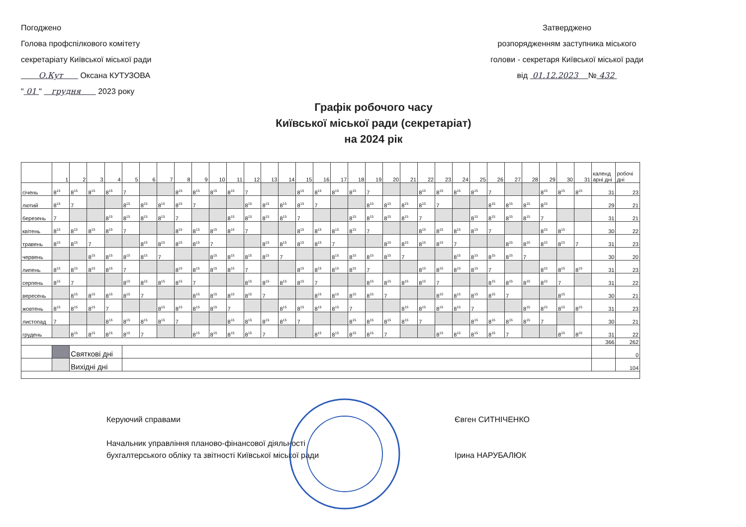Погоджено
Голова профспілкового комітету
секретаріату Київської міської ради
О.Кут Оксана КУТУЗОВА
" 01 " грудня 2023 року
Затверджено
розпорядженням заступника міського
голови - секретаря Київської міської ради
від 01.12.2023 № 432
Графік робочого часу
Київської міської ради (секретаріат)
на 2024 рік
| | 1 | 2 | 3 | 4 | 5 | 6 | 7 | 8 | 9 | 10 | 11 | 12 | 13 | 14 | 15 | 16 | 17 | 18 | 19 | 20 | 21 | 22 | 23 | 24 | 25 | 26 | 27 | 28 | 29 | 30 | 31 | календ арні дні | робочі дні |
| --- | --- | --- | --- | --- | --- | --- | --- | --- | --- | --- | --- | --- | --- | --- | --- | --- | --- | --- | --- | --- | --- | --- | --- | --- | --- | --- | --- | --- | --- | --- | --- | --- | --- |
| січень | 8<sup>15</sup> | 8<sup>15</sup> | 8<sup>15</sup> | 8<sup>15</sup> | 7 | | | 8<sup>15</sup> | 8<sup>15</sup> | 8<sup>15</sup> | 8<sup>15</sup> | 7 | | | 8<sup>15</sup> | 8<sup>15</sup> | 8<sup>15</sup> | 8<sup>15</sup> | 7 | | | 8<sup>15</sup> | 8<sup>15</sup> | 8<sup>15</sup> | 8<sup>15</sup> | 7 | | | 8<sup>15</sup> | 8<sup>15</sup> | 8<sup>15</sup> | 31 | 23 |
| лютий | 8<sup>15</sup> | 7 | | | 8<sup>15</sup> | 8<sup>15</sup> | 8<sup>15</sup> | 8<sup>15</sup> | 7 | | | 8<sup>15</sup> | 8<sup>15</sup> | 8<sup>15</sup> | 8<sup>15</sup> | 7 | | | 8<sup>15</sup> | 8<sup>15</sup> | 8<sup>15</sup> | 8<sup>15</sup> | 7 | | | 8<sup>15</sup> | 8<sup>15</sup> | 8<sup>15</sup> | 8<sup>15</sup> | | | 29 | 21 |
| березень | 7 | | | 8<sup>15</sup> | 8<sup>15</sup> | 8<sup>15</sup> | 8<sup>15</sup> | 7 | | | 8<sup>15</sup> | 8<sup>15</sup> | 8<sup>15</sup> | 8<sup>15</sup> | 7 | | | 8<sup>15</sup> | 8<sup>15</sup> | 8<sup>15</sup> | 8<sup>15</sup> | 7 | | | 8<sup>15</sup> | 8<sup>15</sup> | 8<sup>15</sup> | 8<sup>15</sup> | 7 | | | 31 | 21 |
| квітень | 8<sup>15</sup> | 8<sup>15</sup> | 8<sup>15</sup> | 8<sup>15</sup> | 7 | | | 8<sup>15</sup> | 8<sup>15</sup> | 8<sup>15</sup> | 8<sup>15</sup> | 7 | | | 8<sup>15</sup> | 8<sup>15</sup> | 8<sup>15</sup> | 8<sup>15</sup> | 7 | | | 8<sup>15</sup> | 8<sup>15</sup> | 8<sup>15</sup> | 8<sup>15</sup> | 7 | | | 8<sup>15</sup> | 8<sup>15</sup> | | 30 | 22 |
| травень | 8<sup>15</sup> | 8<sup>15</sup> | 7 | | | 8<sup>15</sup> | 8<sup>15</sup> | 8<sup>15</sup> | 8<sup>15</sup> | 7 | | | 8<sup>15</sup> | 8<sup>15</sup> | 8<sup>15</sup> | 8<sup>15</sup> | 7 | | | 8<sup>15</sup> | 8<sup>15</sup> | 8<sup>15</sup> | 8<sup>15</sup> | 7 | | | 8<sup>15</sup> | 8<sup>15</sup> | 8<sup>15</sup> | 8<sup>15</sup> | 7 | 31 | 23 |
| червень | | | 8<sup>15</sup> | 8<sup>15</sup> | 8<sup>15</sup> | 8<sup>15</sup> | 7 | | | 8<sup>15</sup> | 8<sup>15</sup> | 8<sup>15</sup> | 8<sup>15</sup> | 7 | | | 8<sup>15</sup> | 8<sup>15</sup> | 8<sup>15</sup> | 8<sup>15</sup> | 7 | | | 8<sup>15</sup> | 8<sup>15</sup> | 8<sup>15</sup> | 8<sup>15</sup> | 7 | | | | 30 | 20 |
| липень | 8<sup>15</sup> | 8<sup>15</sup> | 8<sup>15</sup> | 8<sup>15</sup> | 7 | | | 8<sup>15</sup> | 8<sup>15</sup> | 8<sup>15</sup> | 8<sup>15</sup> | 7 | | | 8<sup>15</sup> | 8<sup>15</sup> | 8<sup>15</sup> | 8<sup>15</sup> | 7 | | | 8<sup>15</sup> | 8<sup>15</sup> | 8<sup>15</sup> | 8<sup>15</sup> | 7 | | | 8<sup>15</sup> | 8<sup>15</sup> | 8<sup>15</sup> | 31 | 23 |
| серпень | 8<sup>15</sup> | 7 | | | 8<sup>15</sup> | 8<sup>15</sup> | 8<sup>15</sup> | 8<sup>15</sup> | 7 | | | 8<sup>15</sup> | 8<sup>15</sup> | 8<sup>15</sup> | 8<sup>15</sup> | 7 | | | 8<sup>15</sup> | 8<sup>15</sup> | 8<sup>15</sup> | 8<sup>15</sup> | 7 | | | 8<sup>15</sup> | 8<sup>15</sup> | 8<sup>15</sup> | 8<sup>15</sup> | 7 | | 31 | 22 |
| вересень | | 8<sup>15</sup> | 8<sup>15</sup> | 8<sup>15</sup> | 8<sup>15</sup> | 7 | | | 8<sup>15</sup> | 8<sup>15</sup> | 8<sup>15</sup> | 8<sup>15</sup> | 7 | | | 8<sup>15</sup> | 8<sup>15</sup> | 8<sup>15</sup> | 8<sup>15</sup> | 7 | | | 8<sup>15</sup> | 8<sup>15</sup> | 8<sup>15</sup> | 8<sup>15</sup> | 7 | | | 8<sup>15</sup> | | 30 | 21 |
| жовтень | 8<sup>15</sup> | 8<sup>15</sup> | 8<sup>15</sup> | 7 | | | 8<sup>15</sup> | 8<sup>15</sup> | 8<sup>15</sup> | 8<sup>15</sup> | 7 | | | 8<sup>15</sup> | 8<sup>15</sup> | 8<sup>15</sup> | 8<sup>15</sup> | 7 | | | 8<sup>15</sup> | 8<sup>15</sup> | 8<sup>15</sup> | 8<sup>15</sup> | 7 | | | 8<sup>15</sup> | 8<sup>15</sup> | 8<sup>15</sup> | 8<sup>15</sup> | 31 | 23 |
| листопад | 7 | | | 8<sup>15</sup> | 8<sup>15</sup> | 8<sup>15</sup> | 8<sup>15</sup> | 7 | | | 8<sup>15</sup> | 8<sup>15</sup> | 8<sup>15</sup> | 8<sup>15</sup> | 7 | | | 8<sup>15</sup> | 8<sup>15</sup> | 8<sup>15</sup> | 8<sup>15</sup> | 7 | | | 8<sup>15</sup> | 8<sup>15</sup> | 8<sup>15</sup> | 8<sup>15</sup> | 7 | | | 30 | 21 |
| грудень | | 8<sup>15</sup> | 8<sup>15</sup> | 8<sup>15</sup> | 8<sup>15</sup> | 7 | | | 8<sup>15</sup> | 8<sup>15</sup> | 8<sup>15</sup> | 8<sup>15</sup> | 7 | | | 8<sup>15</sup> | 8<sup>15</sup> | 8<sup>15</sup> | 8<sup>15</sup> | 7 | | | 8<sup>15</sup> | 8<sup>15</sup> | 8<sup>15</sup> | 8<sup>15</sup> | 7 | | | 8<sup>15</sup> | 8<sup>15</sup> | 31 | 22 |
| | | | | | | | | | | | | | | | | | | | | | | | | | | | | | | | | 366 | 262 |
| | | Святкові дні | | | | | | | | | | | | | | | | | | | | | | | | | | | | | | | 0 |
| | | Вихідні дні | | | | | | | | | | | | | | | | | | | | | | | | | | | | | | | 104 |
Керуючий справами
Начальник управління планово-фінансової діяльності
бухгалтерського обліку та звітності Київської міської ради
Євген СИТНІЧЕНКО
Ірина НАРУБАЛЮК